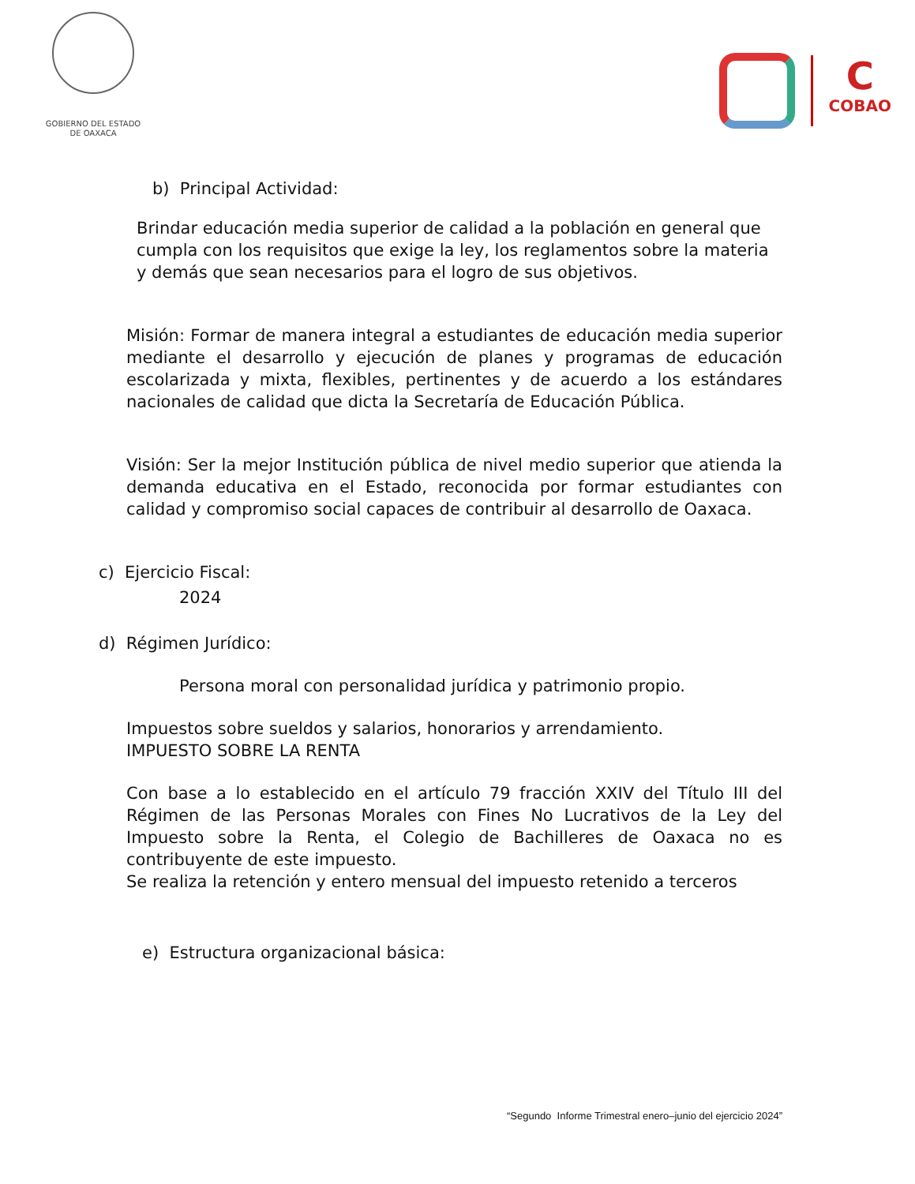GOBIERNO DEL ESTADO
DE OAXACA
C
COBAO
b) Principal Actividad:
Brindar educación media superior de calidad a la población en general que cumpla con los requisitos que exige la ley, los reglamentos sobre la materia y demás que sean necesarios para el logro de sus objetivos.
Misión: Formar de manera integral a estudiantes de educación media superior mediante el desarrollo y ejecución de planes y programas de educación escolarizada y mixta, flexibles, pertinentes y de acuerdo a los estándares nacionales de calidad que dicta la Secretaría de Educación Pública.
Visión: Ser la mejor Institución pública de nivel medio superior que atienda la demanda educativa en el Estado, reconocida por formar estudiantes con calidad y compromiso social capaces de contribuir al desarrollo de Oaxaca.
c) Ejercicio Fiscal:
2024
d) Régimen Jurídico:
Persona moral con personalidad jurídica y patrimonio propio.
Impuestos sobre sueldos y salarios, honorarios y arrendamiento.
IMPUESTO SOBRE LA RENTA
Con base a lo establecido en el artículo 79 fracción XXIV del Título III del Régimen de las Personas Morales con Fines No Lucrativos de la Ley del Impuesto sobre la Renta, el Colegio de Bachilleres de Oaxaca no es contribuyente de este impuesto.
Se realiza la retención y entero mensual del impuesto retenido a terceros
e) Estructura organizacional básica:
“Segundo Informe Trimestral enero–junio del ejercicio 2024”